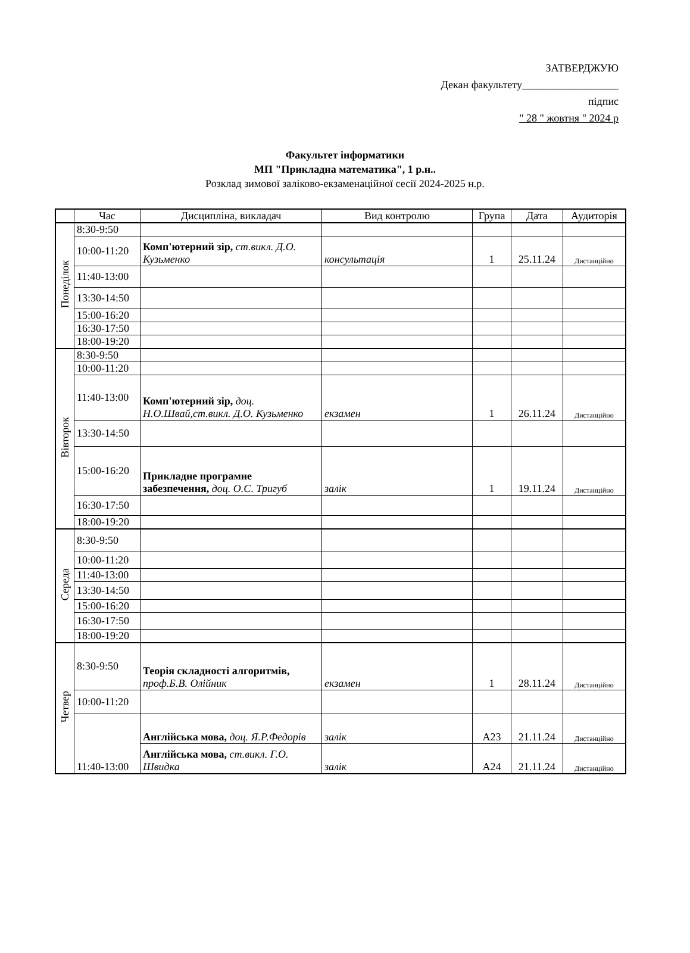ЗАТВЕРДЖУЮ
Декан факультету__________________
підпис
" 28 " жовтня " 2024 р
Факультет інформатики
МП "Прикладна математика", 1 р.н..
Розклад зимової заліково-екзаменаційної сесії 2024-2025 н.р.
| | Час | Дисципліна, викладач | Вид контролю | Група | Дата | Аудиторія |
| --- | --- | --- | --- | --- | --- | --- |
| Понеділок | 8:30-9:50 | | | | | |
| | 10:00-11:20 | Комп'ютерний зір, ст.викл. Д.О. Кузьменко | консультація | 1 | 25.11.24 | Дистанційно |
| | 11:40-13:00 | | | | | |
| | 13:30-14:50 | | | | | |
| | 15:00-16:20 | | | | | |
| | 16:30-17:50 | | | | | |
| | 18:00-19:20 | | | | | |
| Вівторок | 8:30-9:50 | | | | | |
| | 10:00-11:20 | | | | | |
| | 11:40-13:00 | Комп'ютерний зір, доц. Н.О.Швай,ст.викл. Д.О. Кузьменко | екзамен | 1 | 26.11.24 | Дистанційно |
| | 13:30-14:50 | | | | | |
| | 15:00-16:20 | Прикладне програмне забезпечення, доц. О.С. Тригуб | залік | 1 | 19.11.24 | Дистанційно |
| | 16:30-17:50 | | | | | |
| | 18:00-19:20 | | | | | |
| Середа | 8:30-9:50 | | | | | |
| | 10:00-11:20 | | | | | |
| | 11:40-13:00 | | | | | |
| | 13:30-14:50 | | | | | |
| | 15:00-16:20 | | | | | |
| | 16:30-17:50 | | | | | |
| | 18:00-19:20 | | | | | |
| Четвер | 8:30-9:50 | Теорія складності алгоритмів, проф.Б.В. Олійник | екзамен | 1 | 28.11.24 | Дистанційно |
| | 10:00-11:20 | | | | | |
| | 11:40-13:00 | Англійська мова, доц. Я.Р.Федорів | залік | А23 | 21.11.24 | Дистанційно |
| | | Англійська мова, ст.викл. Г.О. Швидка | залік | А24 | 21.11.24 | Дистанційно |